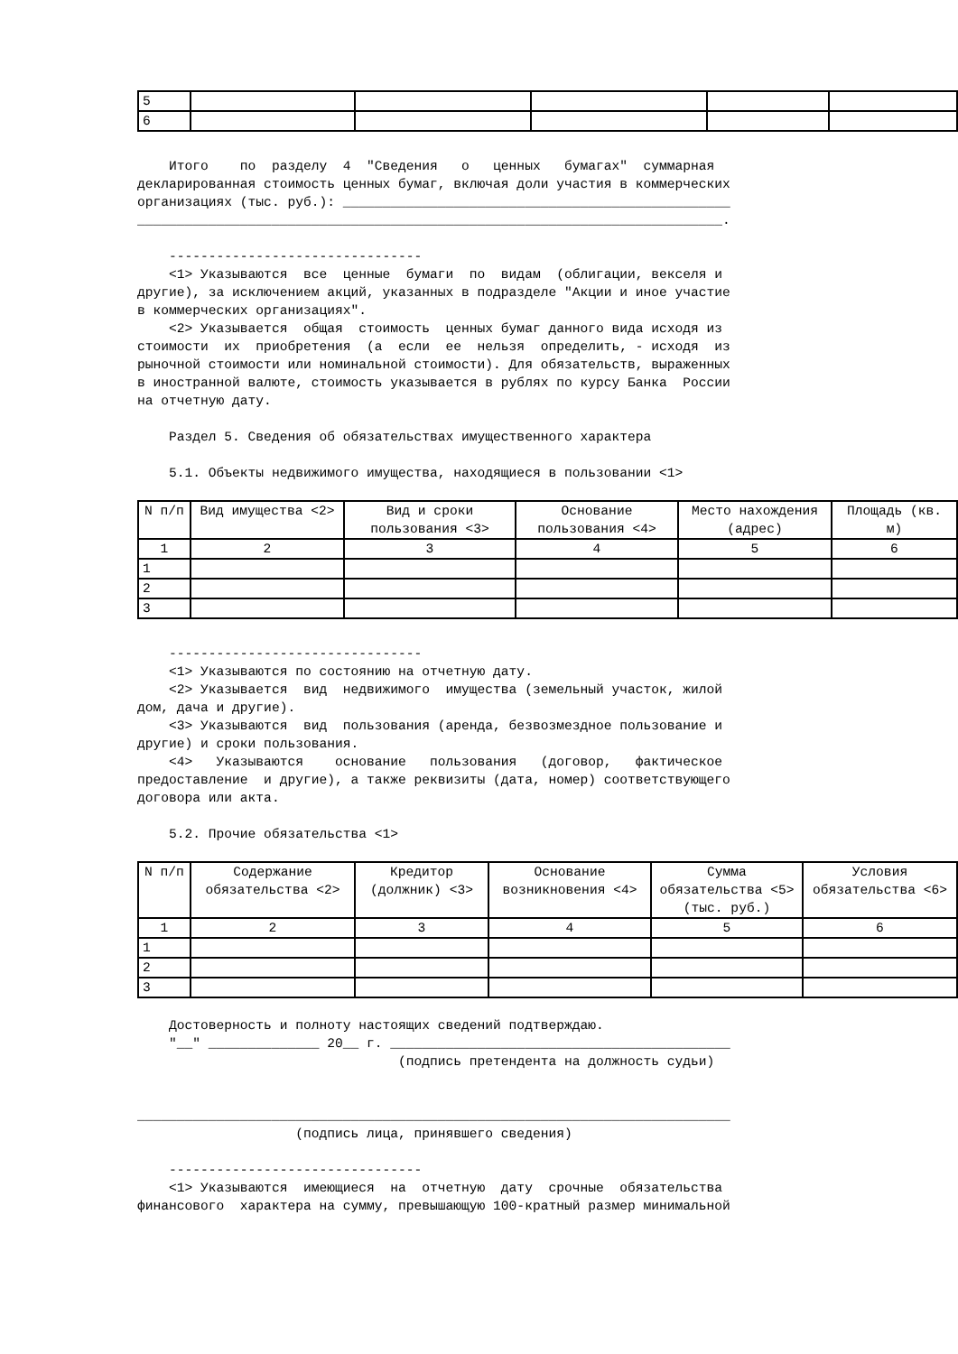| 5 | | | | | |
| 6 | | | | | |
Итого по разделу 4 "Сведения о ценных бумагах" суммарная декларированная стоимость ценных бумаг, включая доли участия в коммерческих организациях (тыс. руб.): _________________________________________________ __________________________________________________________________________. -------------------------------- <1> Указываются все ценные бумаги по видам (облигации, векселя и другие), за исключением акций, указанных в подразделе "Акции и иное участие в коммерческих организациях". <2> Указывается общая стоимость ценных бумаг данного вида исходя из стоимости их приобретения (а если ее нельзя определить, - исходя из рыночной стоимости или номинальной стоимости). Для обязательств, выраженных в иностранной валюте, стоимость указывается в рублях по курсу Банка России на отчетную дату. Раздел 5. Сведения об обязательствах имущественного характера 5.1. Объекты недвижимого имущества, находящиеся в пользовании <1>
| N п/п | Вид имущества <2> | Вид и сроки пользования <3> | Основание пользования <4> | Место нахождения (адрес) | Площадь (кв. м) |
| 1 | 2 | 3 | 4 | 5 | 6 |
| 1 | | | | | |
| 2 | | | | | |
| 3 | | | | | |
-------------------------------- <1> Указываются по состоянию на отчетную дату. <2> Указывается вид недвижимого имущества (земельный участок, жилой дом, дача и другие). <3> Указываются вид пользования (аренда, безвозмездное пользование и другие) и сроки пользования. <4> Указываются основание пользования (договор, фактическое предоставление и другие), а также реквизиты (дата, номер) соответствующего договора или акта. 5.2. Прочие обязательства <1>
| N п/п | Содержание обязательства <2> | Кредитор (должник) <3> | Основание возникновения <4> | Сумма обязательства <5> (тыс. руб.) | Условия обязательства <6> |
| 1 | 2 | 3 | 4 | 5 | 6 |
| 1 | | | | | |
| 2 | | | | | |
| 3 | | | | | |
Достоверность и полноту настоящих сведений подтверждаю. "__" ______________ 20__ г. ___________________________________________ (подпись претендента на должность судьи) ___________________________________________________________________________ (подпись лица, принявшего сведения) -------------------------------- <1> Указываются имеющиеся на отчетную дату срочные обязательства финансового характера на сумму, превышающую 100-кратный размер минимальной